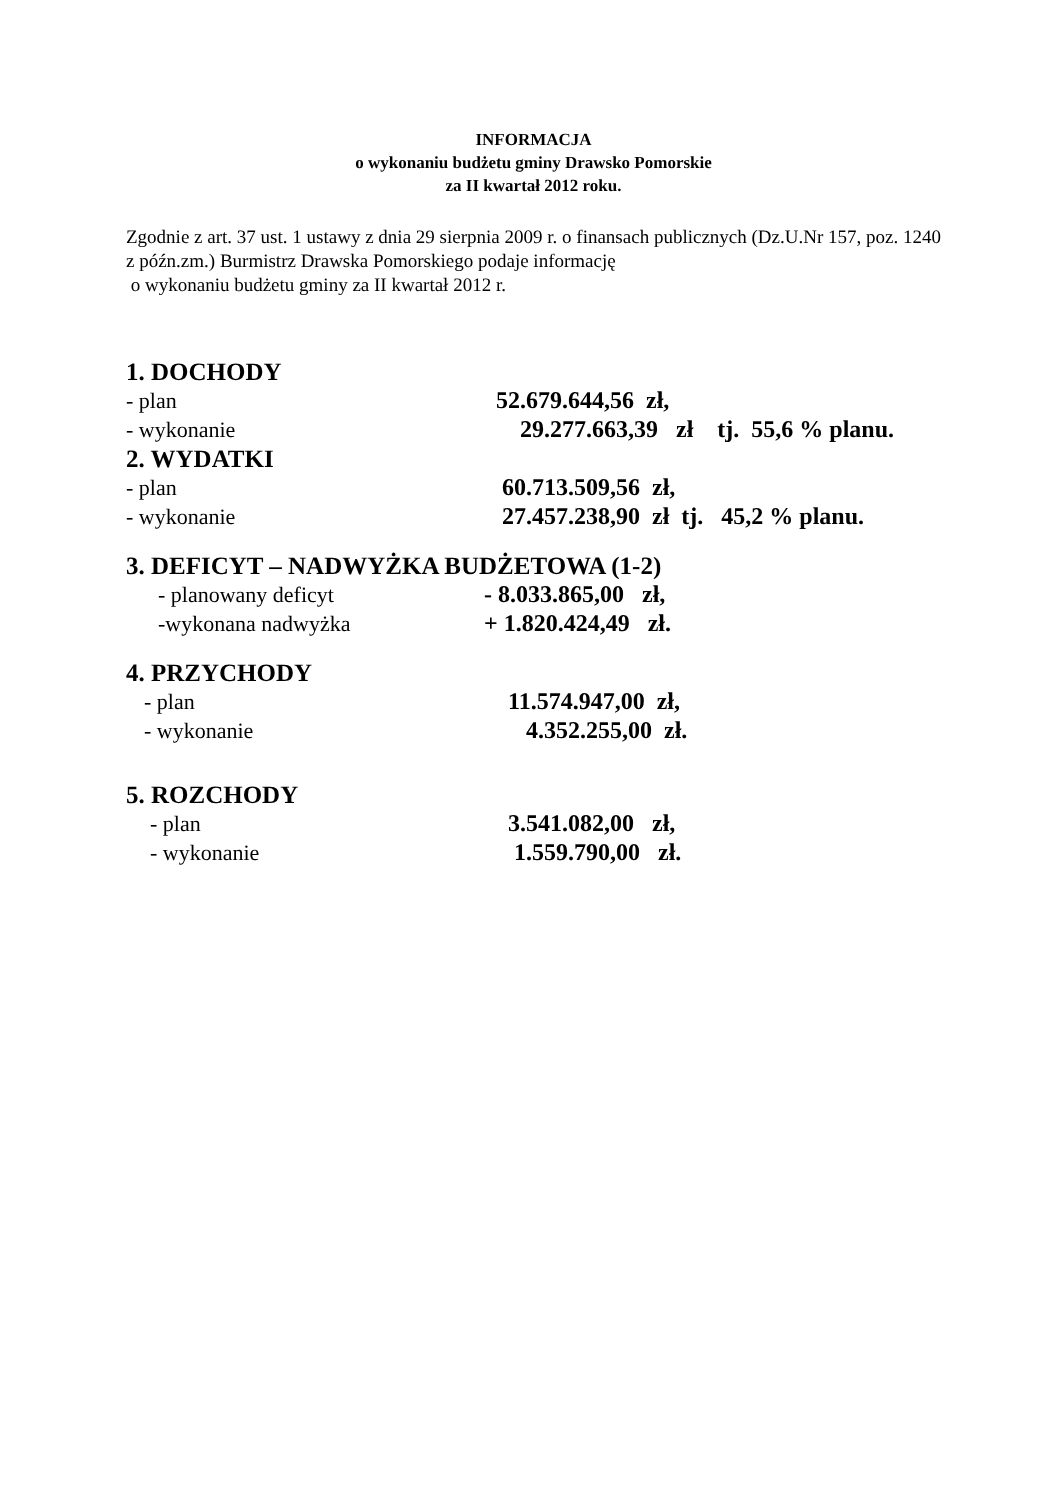INFORMACJA
o wykonaniu budżetu gminy Drawsko Pomorskie
za II kwartał 2012 roku.
Zgodnie z art. 37 ust. 1 ustawy z dnia 29 sierpnia 2009 r. o finansach publicznych (Dz.U.Nr 157, poz. 1240 z późn.zm.) Burmistrz Drawska Pomorskiego podaje informację
o wykonaniu budżetu gminy za II kwartał 2012 r.
1. DOCHODY
- plan 52.679.644,56 zł,
- wykonanie 29.277.663,39 zł tj. 55,6 % planu.
2. WYDATKI
- plan 60.713.509,56 zł,
- wykonanie 27.457.238,90 zł tj. 45,2 % planu.
3. DEFICYT – NADWYŻKA BUDŻETOWA (1-2)
- planowany deficyt - 8.033.865,00 zł,
-wykonana nadwyżka + 1.820.424,49 zł.
4. PRZYCHODY
- plan 11.574.947,00 zł,
- wykonanie 4.352.255,00 zł.
5. ROZCHODY
- plan 3.541.082,00 zł,
- wykonanie 1.559.790,00 zł.